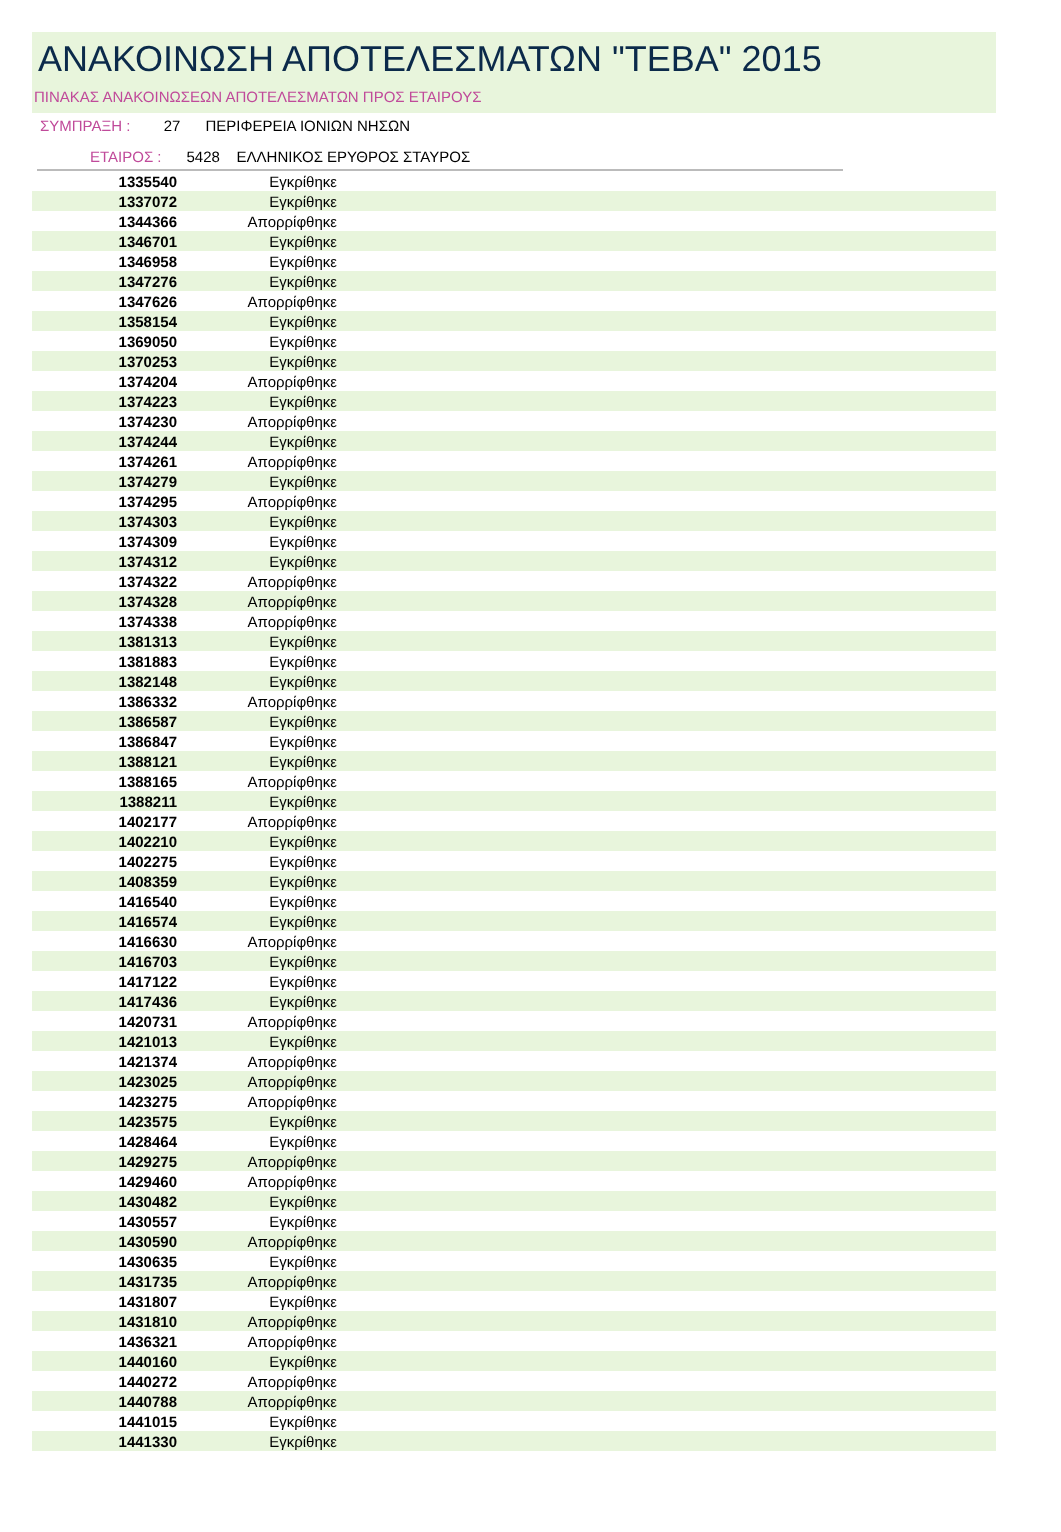ΑΝΑΚΟΙΝΩΣΗ ΑΠΟΤΕΛΕΣΜΑΤΩΝ "ΤΕΒΑ" 2015
ΠΙΝΑΚΑΣ ΑΝΑΚΟΙΝΩΣΕΩΝ ΑΠΟΤΕΛΕΣΜΑΤΩΝ ΠΡΟΣ ΕΤΑΙΡΟΥΣ
ΣΥΜΠΡΑΞΗ : 27 ΠΕΡΙΦΕΡΕΙΑ ΙΟΝΙΩΝ ΝΗΣΩΝ
ΕΤΑΙΡΟΣ : 5428 ΕΛΛΗΝΙΚΟΣ ΕΡΥΘΡΟΣ ΣΤΑΥΡΟΣ
| 1335540 | Εγκρίθηκε | |
| 1337072 | Εγκρίθηκε | |
| 1344366 | Απορρίφθηκε | |
| 1346701 | Εγκρίθηκε | |
| 1346958 | Εγκρίθηκε | |
| 1347276 | Εγκρίθηκε | |
| 1347626 | Απορρίφθηκε | |
| 1358154 | Εγκρίθηκε | |
| 1369050 | Εγκρίθηκε | |
| 1370253 | Εγκρίθηκε | |
| 1374204 | Απορρίφθηκε | |
| 1374223 | Εγκρίθηκε | |
| 1374230 | Απορρίφθηκε | |
| 1374244 | Εγκρίθηκε | |
| 1374261 | Απορρίφθηκε | |
| 1374279 | Εγκρίθηκε | |
| 1374295 | Απορρίφθηκε | |
| 1374303 | Εγκρίθηκε | |
| 1374309 | Εγκρίθηκε | |
| 1374312 | Εγκρίθηκε | |
| 1374322 | Απορρίφθηκε | |
| 1374328 | Απορρίφθηκε | |
| 1374338 | Απορρίφθηκε | |
| 1381313 | Εγκρίθηκε | |
| 1381883 | Εγκρίθηκε | |
| 1382148 | Εγκρίθηκε | |
| 1386332 | Απορρίφθηκε | |
| 1386587 | Εγκρίθηκε | |
| 1386847 | Εγκρίθηκε | |
| 1388121 | Εγκρίθηκε | |
| 1388165 | Απορρίφθηκε | |
| 1388211 | Εγκρίθηκε | |
| 1402177 | Απορρίφθηκε | |
| 1402210 | Εγκρίθηκε | |
| 1402275 | Εγκρίθηκε | |
| 1408359 | Εγκρίθηκε | |
| 1416540 | Εγκρίθηκε | |
| 1416574 | Εγκρίθηκε | |
| 1416630 | Απορρίφθηκε | |
| 1416703 | Εγκρίθηκε | |
| 1417122 | Εγκρίθηκε | |
| 1417436 | Εγκρίθηκε | |
| 1420731 | Απορρίφθηκε | |
| 1421013 | Εγκρίθηκε | |
| 1421374 | Απορρίφθηκε | |
| 1423025 | Απορρίφθηκε | |
| 1423275 | Απορρίφθηκε | |
| 1423575 | Εγκρίθηκε | |
| 1428464 | Εγκρίθηκε | |
| 1429275 | Απορρίφθηκε | |
| 1429460 | Απορρίφθηκε | |
| 1430482 | Εγκρίθηκε | |
| 1430557 | Εγκρίθηκε | |
| 1430590 | Απορρίφθηκε | |
| 1430635 | Εγκρίθηκε | |
| 1431735 | Απορρίφθηκε | |
| 1431807 | Εγκρίθηκε | |
| 1431810 | Απορρίφθηκε | |
| 1436321 | Απορρίφθηκε | |
| 1440160 | Εγκρίθηκε | |
| 1440272 | Απορρίφθηκε | |
| 1440788 | Απορρίφθηκε | |
| 1441015 | Εγκρίθηκε | |
| 1441330 | Εγκρίθηκε | |